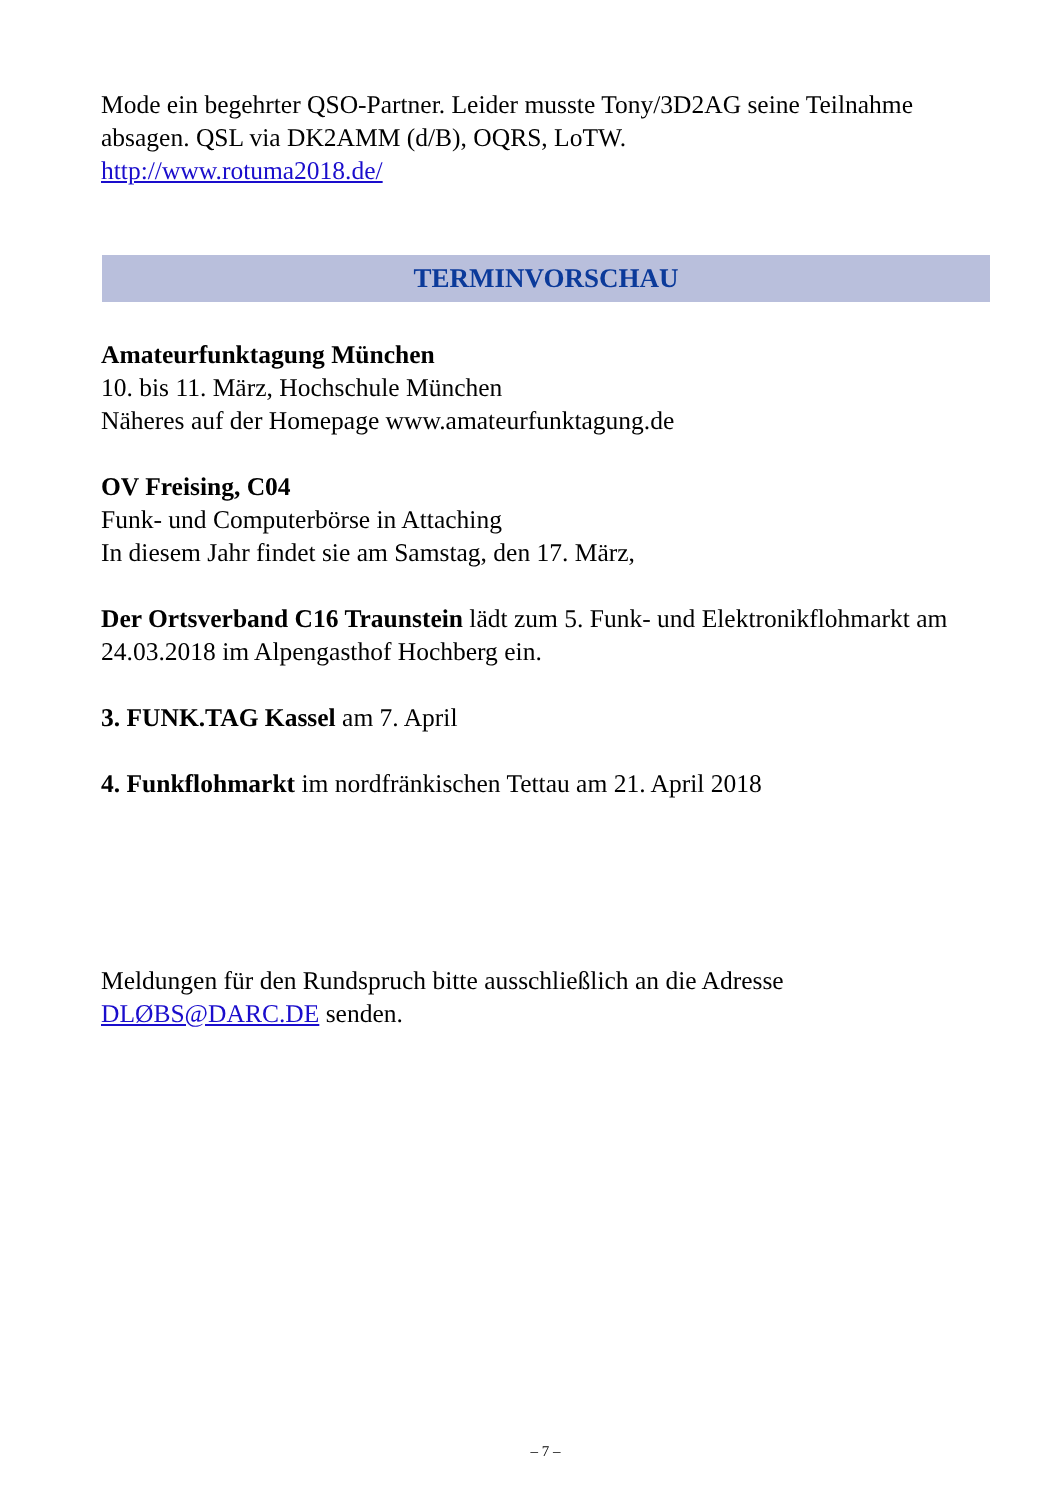Mode ein begehrter QSO-Partner. Leider musste Tony/3D2AG seine Teilnahme absagen. QSL via DK2AMM (d/B), OQRS, LoTW.
http://www.rotuma2018.de/
TERMINVORSCHAU
Amateurfunktagung München
10. bis 11. März, Hochschule München
Näheres auf der Homepage www.amateurfunktagung.de
OV Freising, C04
Funk- und Computerbörse in Attaching
In diesem Jahr findet sie am Samstag, den 17. März,
Der Ortsverband C16 Traunstein lädt zum 5. Funk- und Elektronikflohmarkt am 24.03.2018 im Alpengasthof Hochberg ein.
3. FUNK.TAG Kassel am 7. April
4. Funkflohmarkt im nordfränkischen Tettau am 21. April 2018
Meldungen für den Rundspruch bitte ausschließlich an die Adresse DLØBS@DARC.DE senden.
– 7 –